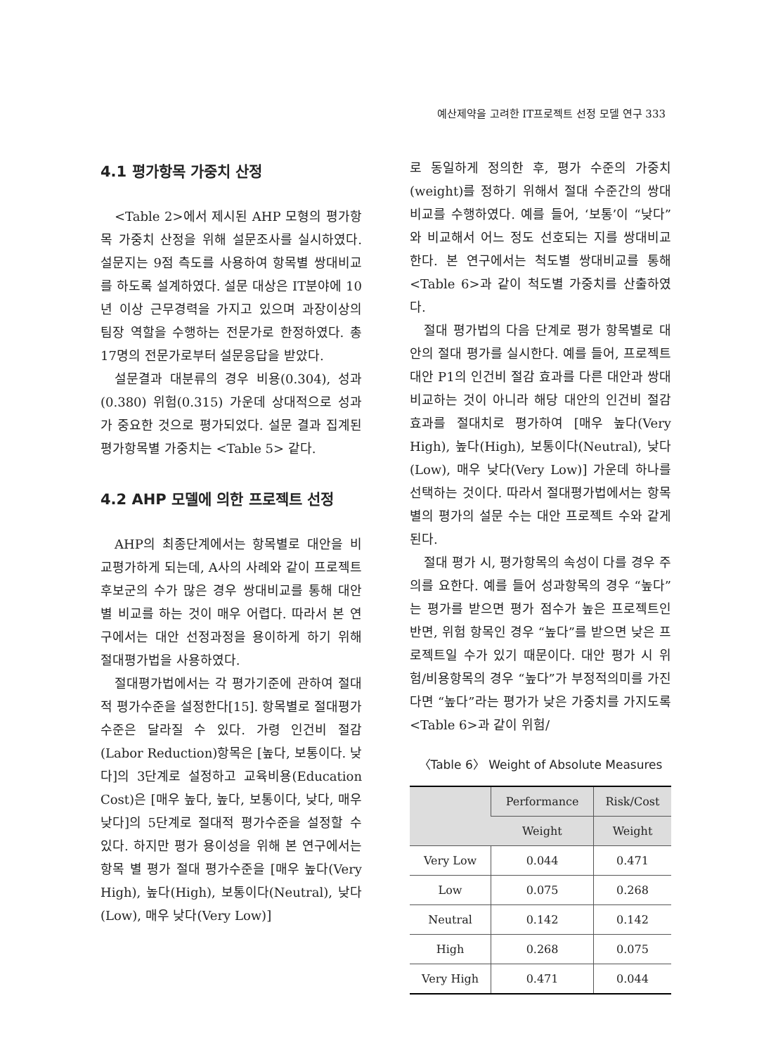예산제약을 고려한 IT프로젝트 선정 모델 연구 333
4.1 평가항목 가중치 산정
<Table 2>에서 제시된 AHP 모형의 평가항목 가중치 산정을 위해 설문조사를 실시하였다. 설문지는 9점 측도를 사용하여 항목별 쌍대비교를 하도록 설계하였다. 설문 대상은 IT분야에 10년 이상 근무경력을 가지고 있으며 과장이상의 팀장 역할을 수행하는 전문가로 한정하였다. 총 17명의 전문가로부터 설문응답을 받았다.
설문결과 대분류의 경우 비용(0.304), 성과(0.380) 위험(0.315) 가운데 상대적으로 성과가 중요한 것으로 평가되었다. 설문 결과 집계된 평가항목별 가중치는 <Table 5> 같다.
4.2 AHP 모델에 의한 프로젝트 선정
AHP의 최종단계에서는 항목별로 대안을 비교평가하게 되는데, A사의 사례와 같이 프로젝트 후보군의 수가 많은 경우 쌍대비교를 통해 대안별 비교를 하는 것이 매우 어렵다. 따라서 본 연구에서는 대안 선정과정을 용이하게 하기 위해 절대평가법을 사용하였다.
절대평가법에서는 각 평가기준에 관하여 절대적 평가수준을 설정한다[15]. 항목별로 절대평가수준은 달라질 수 있다. 가령 인건비 절감(Labor Reduction)항목은 [높다, 보통이다. 낮다]의 3단계로 설정하고 교육비용(Education Cost)은 [매우 높다, 높다, 보통이다, 낮다, 매우 낮다]의 5단계로 절대적 평가수준을 설정할 수 있다. 하지만 평가 용이성을 위해 본 연구에서는 항목 별 평가 절대 평가수준을 [매우 높다(Very High), 높다(High), 보통이다(Neutral), 낮다(Low), 매우 낮다(Very Low)]
로 동일하게 정의한 후, 평가 수준의 가중치(weight)를 정하기 위해서 절대 수준간의 쌍대 비교를 수행하였다. 예를 들어, ‘보통’이 “낮다”와 비교해서 어느 정도 선호되는 지를 쌍대비교한다. 본 연구에서는 척도별 쌍대비교를 통해 <Table 6>과 같이 척도별 가중치를 산출하였다.
절대 평가법의 다음 단계로 평가 항목별로 대안의 절대 평가를 실시한다. 예를 들어, 프로젝트 대안 P1의 인건비 절감 효과를 다른 대안과 쌍대 비교하는 것이 아니라 해당 대안의 인건비 절감 효과를 절대치로 평가하여 [매우 높다(Very High), 높다(High), 보통이다(Neutral), 낮다(Low), 매우 낮다(Very Low)] 가운데 하나를 선택하는 것이다. 따라서 절대평가법에서는 항목별의 평가의 설문 수는 대안 프로젝트 수와 같게 된다.
절대 평가 시, 평가항목의 속성이 다를 경우 주의를 요한다. 예를 들어 성과항목의 경우 “높다”는 평가를 받으면 평가 점수가 높은 프로젝트인 반면, 위험 항목인 경우 “높다”를 받으면 낮은 프로젝트일 수가 있기 때문이다. 대안 평가 시 위험/비용항목의 경우 “높다”가 부정적의미를 가진다면 “높다”라는 평가가 낮은 가중치를 가지도록 <Table 6>과 같이 위험/
〈Table 6〉 Weight of Absolute Measures
| | Performance | Risk/Cost |
| --- | --- | --- |
| | Weight | Weight |
| Very Low | 0.044 | 0.471 |
| Low | 0.075 | 0.268 |
| Neutral | 0.142 | 0.142 |
| High | 0.268 | 0.075 |
| Very High | 0.471 | 0.044 |